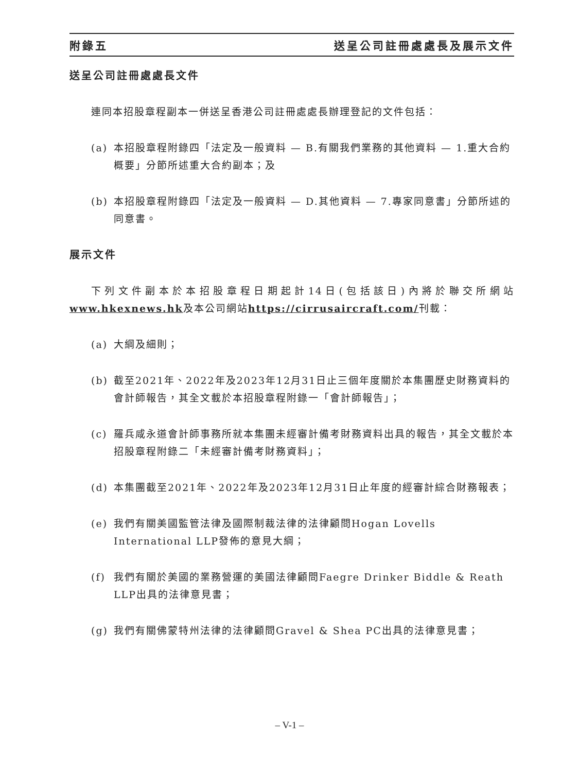附錄五 送呈公司註冊處處長及展示文件
送呈公司註冊處處長文件
連同本招股章程副本一併送呈香港公司註冊處處長辦理登記的文件包括：
(a) 本招股章程附錄四「法定及一般資料 — B.有關我們業務的其他資料 — 1.重大合約概要」分節所述重大合約副本；及
(b) 本招股章程附錄四「法定及一般資料 — D.其他資料 — 7.專家同意書」分節所述的同意書。
展示文件
下列文件副本於本招股章程日期起計14日(包括該日)內將於聯交所網站 www.hkexnews.hk及本公司網站https://cirrusaircraft.com/刊載：
(a) 大綱及細則；
(b) 截至2021年、2022年及2023年12月31日止三個年度關於本集團歷史財務資料的會計師報告，其全文載於本招股章程附錄一「會計師報告」；
(c) 羅兵咸永道會計師事務所就本集團未經審計備考財務資料出具的報告，其全文載於本招股章程附錄二「未經審計備考財務資料」；
(d) 本集團截至2021年、2022年及2023年12月31日止年度的經審計綜合財務報表；
(e) 我們有關美國監管法律及國際制裁法律的法律顧問Hogan Lovells International LLP發佈的意見大綱；
(f) 我們有關於美國的業務營運的美國法律顧問Faegre Drinker Biddle & Reath LLP出具的法律意見書；
(g) 我們有關佛蒙特州法律的法律顧問Gravel & Shea PC出具的法律意見書；
– V-1 –